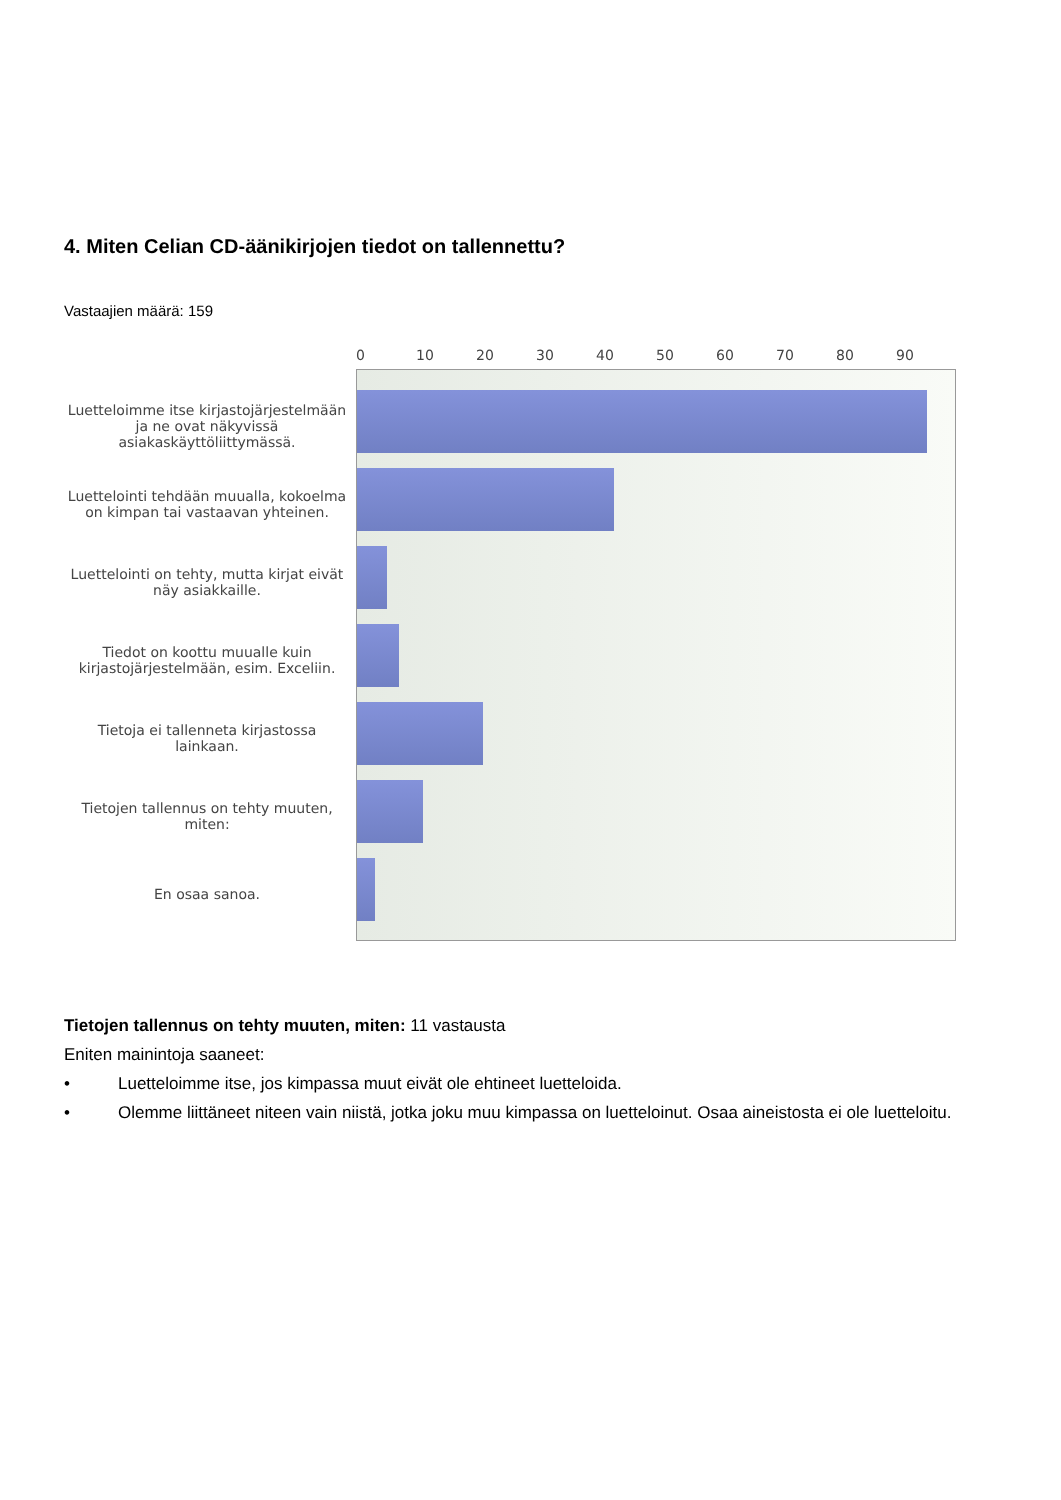4. Miten Celian CD-äänikirjojen tiedot on tallennettu?
Vastaajien määrä: 159
Luetteloimme itse kirjastojärjestelmään ja ne ovat näkyvissä asiakaskäyttöliittymässä.
Luettelointi tehdään muualla, kokoelma on kimpan tai vastaavan yhteinen.
Luettelointi on tehty, mutta kirjat eivät näy asiakkaille.
Tiedot on koottu muualle kuin kirjastojärjestelmään, esim. Exceliin.
Tietoja ei tallenneta kirjastossa lainkaan.
Tietojen tallennus on tehty muuten, miten:
En osaa sanoa.
0 10 20 30 40 50 60 70 80 90
Tietojen tallennus on tehty muuten, miten: 11 vastausta
Eniten mainintoja saaneet:
• Luetteloimme itse, jos kimpassa muut eivät ole ehtineet luetteloida.
• Olemme liittäneet niteen vain niistä, jotka joku muu kimpassa on luetteloinut. Osaa aineistosta ei ole luetteloitu.